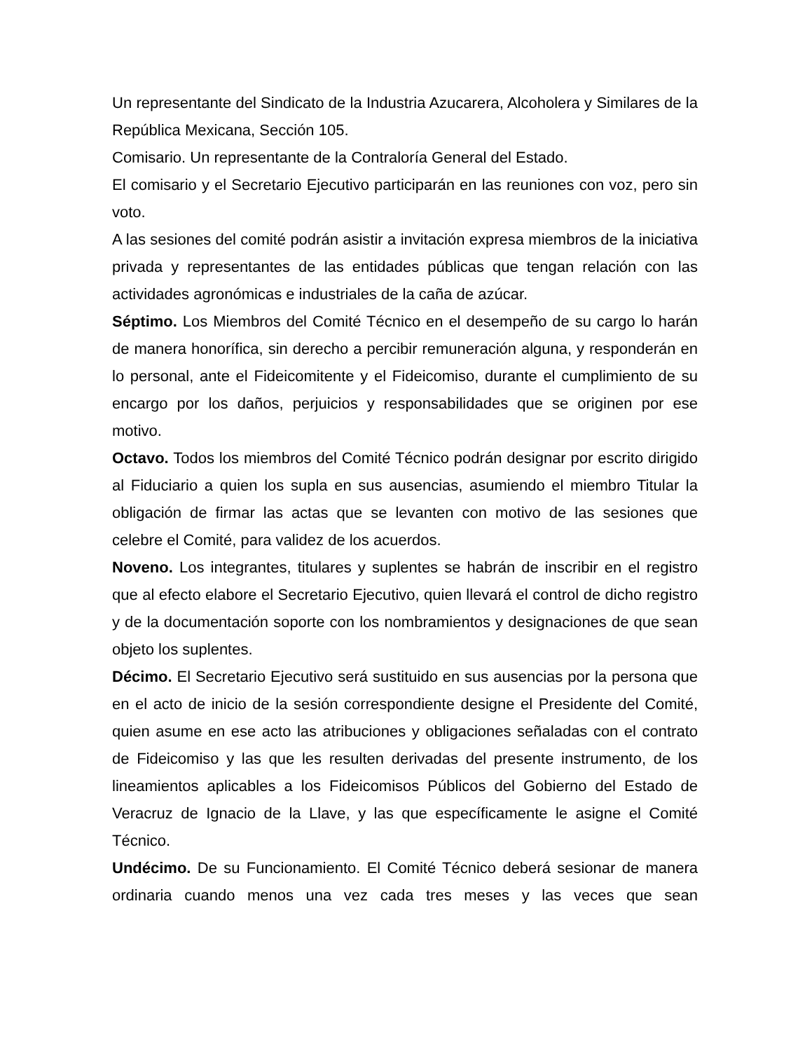Un representante del Sindicato de la Industria Azucarera, Alcoholera y Similares de la República Mexicana, Sección 105.
Comisario. Un representante de la Contraloría General del Estado.
El comisario y el Secretario Ejecutivo participarán en las reuniones con voz, pero sin voto.
A las sesiones del comité podrán asistir a invitación expresa miembros de la iniciativa privada y representantes de las entidades públicas que tengan relación con las actividades agronómicas e industriales de la caña de azúcar.
Séptimo. Los Miembros del Comité Técnico en el desempeño de su cargo lo harán de manera honorífica, sin derecho a percibir remuneración alguna, y responderán en lo personal, ante el Fideicomitente y el Fideicomiso, durante el cumplimiento de su encargo por los daños, perjuicios y responsabilidades que se originen por ese motivo.
Octavo. Todos los miembros del Comité Técnico podrán designar por escrito dirigido al Fiduciario a quien los supla en sus ausencias, asumiendo el miembro Titular la obligación de firmar las actas que se levanten con motivo de las sesiones que celebre el Comité, para validez de los acuerdos.
Noveno. Los integrantes, titulares y suplentes se habrán de inscribir en el registro que al efecto elabore el Secretario Ejecutivo, quien llevará el control de dicho registro y de la documentación soporte con los nombramientos y designaciones de que sean objeto los suplentes.
Décimo. El Secretario Ejecutivo será sustituido en sus ausencias por la persona que en el acto de inicio de la sesión correspondiente designe el Presidente del Comité, quien asume en ese acto las atribuciones y obligaciones señaladas con el contrato de Fideicomiso y las que les resulten derivadas del presente instrumento, de los lineamientos aplicables a los Fideicomisos Públicos del Gobierno del Estado de Veracruz de Ignacio de la Llave, y las que específicamente le asigne el Comité Técnico.
Undécimo. De su Funcionamiento. El Comité Técnico deberá sesionar de manera ordinaria cuando menos una vez cada tres meses y las veces que sean